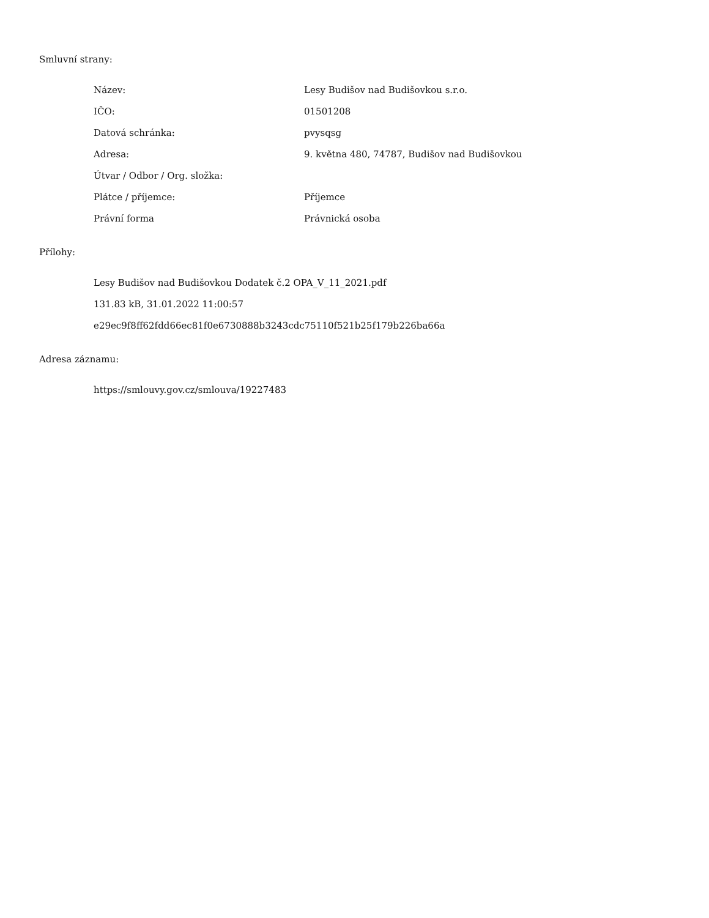Smluvní strany:
| Název: | Lesy Budišov nad Budišovkou s.r.o. |
| IČO: | 01501208 |
| Datová schránka: | pvysqsg |
| Adresa: | 9. května 480, 74787, Budišov nad Budišovkou |
| Útvar / Odbor / Org. složka: | |
| Plátce / příjemce: | Příjemce |
| Právní forma | Právnická osoba |
Přílohy:
| Lesy Budišov nad Budišovkou Dodatek č.2 OPA_V_11_2021.pdf |
| 131.83 kB, 31.01.2022 11:00:57 |
| e29ec9f8ff62fdd66ec81f0e6730888b3243cdc75110f521b25f179b226ba66a |
Adresa záznamu:
| https://smlouvy.gov.cz/smlouva/19227483 |